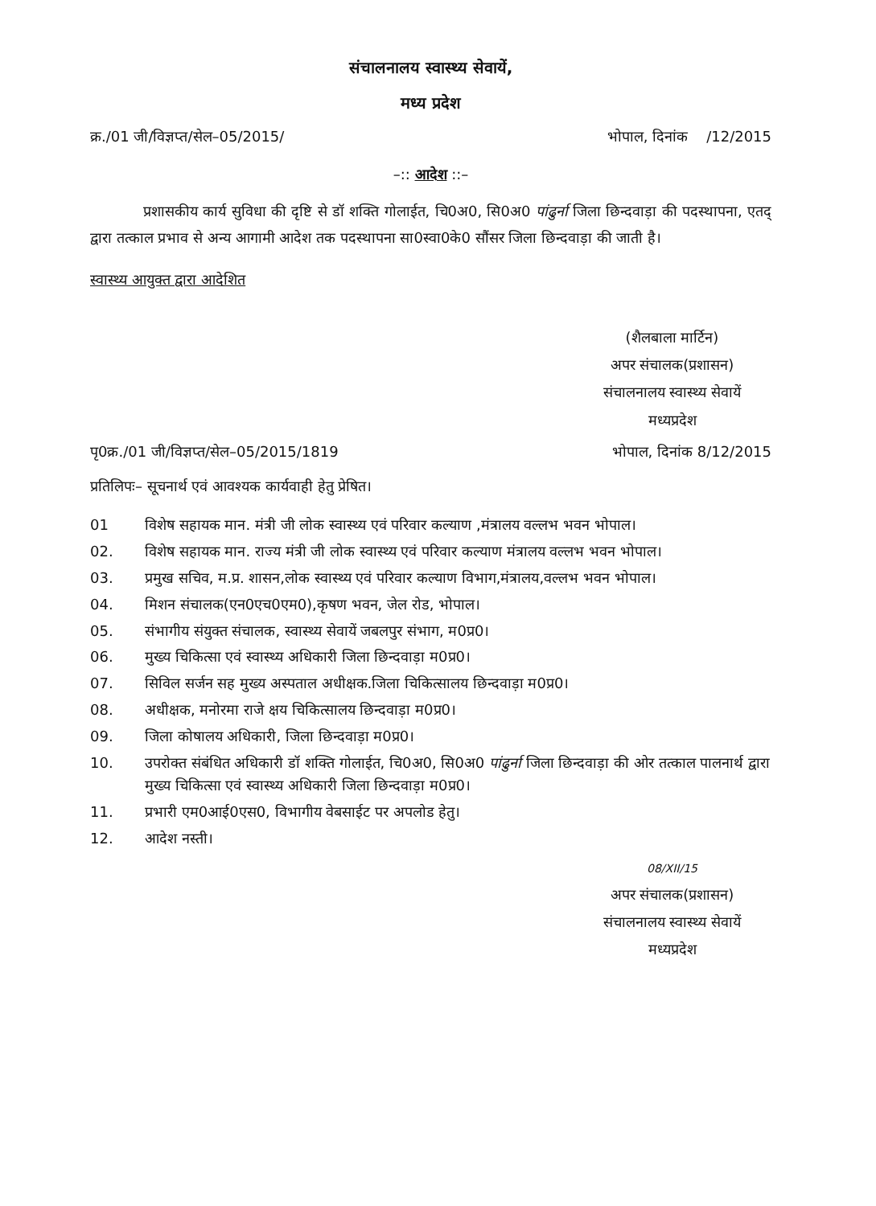संचालनालय स्वास्थ्य सेवायें,
मध्य प्रदेश
क्र./01 जी/विज्ञप्त/सेल–05/2015/ भोपाल, दिनांक /12/2015
–:: आदेश ::–
प्रशासकीय कार्य सुविधा की दृष्टि से डॉ शक्ति गोलाईत, चि0अ0, सि0अ0 पांढुर्ना जिला छिन्दवाड़ा की पदस्थापना, एतद् द्वारा तत्काल प्रभाव से अन्य आगामी आदेश तक पदस्थापना सा0स्वा0के0 सौंसर जिला छिन्दवाड़ा की जाती है।
स्वास्थ्य आयुक्त द्वारा आदेशित
(शैलबाला मार्टिन)
अपर संचालक(प्रशासन)
संचालनालय स्वास्थ्य सेवायें
मध्यप्रदेश
पृ0क्र./01 जी/विज्ञप्त/सेल–05/2015/1819 भोपाल, दिनांक 8/12/2015
प्रतिलिपः– सूचनार्थ एवं आवश्यक कार्यवाही हेतु प्रेषित।
01 विशेष सहायक मान. मंत्री जी लोक स्वास्थ्य एवं परिवार कल्याण ,मंत्रालय वल्लभ भवन भोपाल।
02. विशेष सहायक मान. राज्य मंत्री जी लोक स्वास्थ्य एवं परिवार कल्याण मंत्रालय वल्लभ भवन भोपाल।
03. प्रमुख सचिव, म.प्र. शासन,लोक स्वास्थ्य एवं परिवार कल्याण विभाग,मंत्रालय,वल्लभ भवन भोपाल।
04. मिशन संचालक(एन0एच0एम0),कृषण भवन, जेल रोड, भोपाल।
05. संभागीय संयुक्त संचालक, स्वास्थ्य सेवायें जबलपुर संभाग, म0प्र0।
06. मुख्य चिकित्सा एवं स्वास्थ्य अधिकारी जिला छिन्दवाड़ा म0प्र0।
07. सिविल सर्जन सह मुख्य अस्पताल अधीक्षक.जिला चिकित्सालय छिन्दवाड़ा म0प्र0।
08. अधीक्षक, मनोरमा राजे क्षय चिकित्सालय छिन्दवाड़ा म0प्र0।
09. जिला कोषालय अधिकारी, जिला छिन्दवाड़ा म0प्र0।
10. उपरोक्त संबंधित अधिकारी डॉ शक्ति गोलाईत, चि0अ0, सि0अ0 पांढुर्ना जिला छिन्दवाड़ा की ओर तत्काल पालनार्थ द्वारा मुख्य चिकित्सा एवं स्वास्थ्य अधिकारी जिला छिन्दवाड़ा म0प्र0।
11. प्रभारी एम0आई0एस0, विभागीय वेबसाईट पर अपलोड हेतु।
12. आदेश नस्ती।
08/XII/15
अपर संचालक(प्रशासन)
संचालनालय स्वास्थ्य सेवायें
मध्यप्रदेश